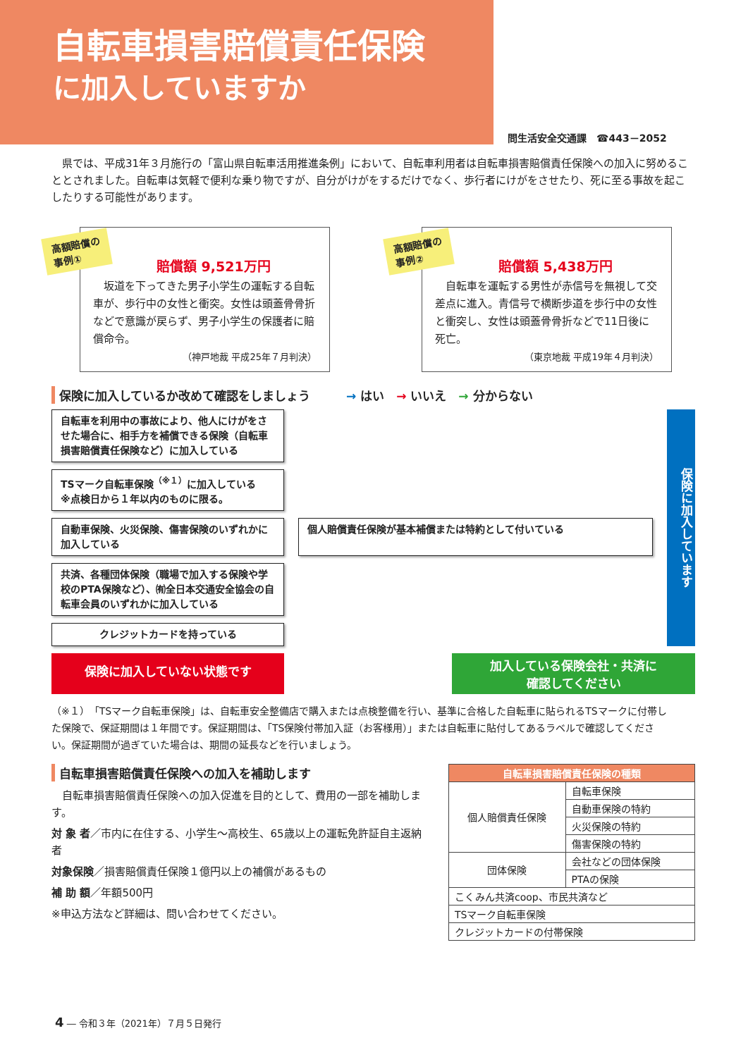自転車損害賠償責任保険
に加入していますか
問生活安全交通課　☎443－2052
　県では、平成31年３月施行の「富山県自転車活用推進条例」において、自転車利用者は自転車損害賠償責任保険への加入に努めることとされました。自転車は気軽で便利な乗り物ですが、自分がけがをするだけでなく、歩行者にけがをさせたり、死に至る事故を起こしたりする可能性があります。
高額賠償の
事例①
賠償額 9,521万円
　坂道を下ってきた男子小学生の運転する自転車が、歩行中の女性と衝突。女性は頭蓋骨骨折などで意識が戻らず、男子小学生の保護者に賠償命令。
（神戸地裁 平成25年７月判決）
高額賠償の
事例②
賠償額 5,438万円
　自転車を運転する男性が赤信号を無視して交差点に進入。青信号で横断歩道を歩行中の女性と衝突し、女性は頭蓋骨骨折などで11日後に死亡。
（東京地裁 平成19年４月判決）
保険に加入しているか改めて確認をしましょう　　　→ はい　→ いいえ　→ 分からない
自転車を利用中の事故により、他人にけがをさせた場合に、相手方を補償できる保険（自転車損害賠償責任保険など）に加入している
保険に加入しています
TSマーク自転車保険<sup>（※１）</sup>に加入している
※点検日から１年以内のものに限る。
自動車保険、火災保険、傷害保険のいずれかに加入している
個人賠償責任保険が基本補償または特約として付いている
共済、各種団体保険（職場で加入する保険や学校のPTA保険など）、㈲全日本交通安全協会の自転車会員のいずれかに加入している
クレジットカードを持っている
保険に加入していない状態です
加入している保険会社・共済に
確認してください
（※１）「TSマーク自転車保険」は、自転車安全整備店で購入または点検整備を行い、基準に合格した自転車に貼られるTSマークに付帯した保険で、保証期間は１年間です。保証期間は、「TS保険付帯加入証（お客様用）」または自転車に貼付してあるラベルで確認してください。保証期間が過ぎていた場合は、期間の延長などを行いましょう。
自転車損害賠償責任保険への加入を補助します
　自転車損害賠償責任保険への加入促進を目的として、費用の一部を補助します。
対 象 者／市内に在住する、小学生～高校生、65歳以上の運転免許証自主返納者
対象保険／損害賠償責任保険１億円以上の補償があるもの
補 助 額／年額500円
※申込方法など詳細は、問い合わせてください。
| 自転車損害賠償責任保険の種類 | |
| --- | --- |
| 個人賠償責任保険 | 自転車保険 |
| | 自動車保険の特約 |
| | 火災保険の特約 |
| | 傷害保険の特約 |
| 団体保険 | 会社などの団体保険 |
| | PTAの保険 |
| こくみん共済coop、市民共済など | |
| TSマーク自転車保険 | |
| クレジットカードの付帯保険 | |
4 ― 令和３年（2021年）７月５日発行